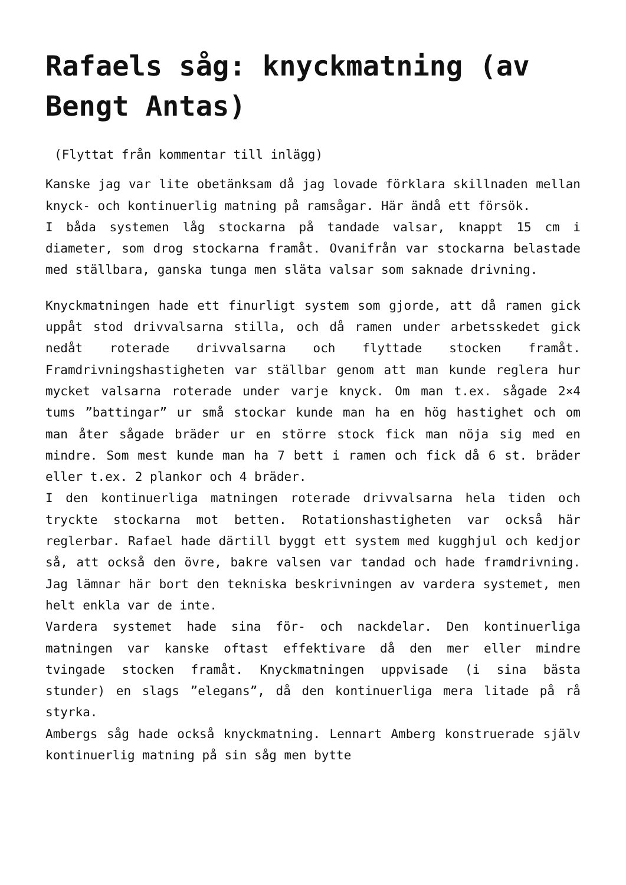Rafaels såg: knyckmatning (av Bengt Antas)
(Flyttat från kommentar till inlägg)
Kanske jag var lite obetänksam då jag lovade förklara skillnaden mellan knyck- och kontinuerlig matning på ramsågar. Här ändå ett försök.
I båda systemen låg stockarna på tandade valsar, knappt 15 cm i diameter, som drog stockarna framåt. Ovanifrån var stockarna belastade med ställbara, ganska tunga men släta valsar som saknade drivning.
Knyckmatningen hade ett finurligt system som gjorde, att då ramen gick uppåt stod drivvalsarna stilla, och då ramen under arbetsskedet gick nedåt roterade drivvalsarna och flyttade stocken framåt. Framdrivningshastigheten var ställbar genom att man kunde reglera hur mycket valsarna roterade under varje knyck. Om man t.ex. sågade 2×4 tums ”battingar” ur små stockar kunde man ha en hög hastighet och om man åter sågade bräder ur en större stock fick man nöja sig med en mindre. Som mest kunde man ha 7 bett i ramen och fick då 6 st. bräder eller t.ex. 2 plankor och 4 bräder.
I den kontinuerliga matningen roterade drivvalsarna hela tiden och tryckte stockarna mot betten. Rotationshastigheten var också här reglerbar. Rafael hade därtill byggt ett system med kugghjul och kedjor så, att också den övre, bakre valsen var tandad och hade framdrivning. Jag lämnar här bort den tekniska beskrivningen av vardera systemet, men helt enkla var de inte.
Vardera systemet hade sina för- och nackdelar. Den kontinuerliga matningen var kanske oftast effektivare då den mer eller mindre tvingade stocken framåt. Knyckmatningen uppvisade (i sina bästa stunder) en slags ”elegans”, då den kontinuerliga mera litade på rå styrka.
Ambergs såg hade också knyckmatning. Lennart Amberg konstruerade själv kontinuerlig matning på sin såg men bytte